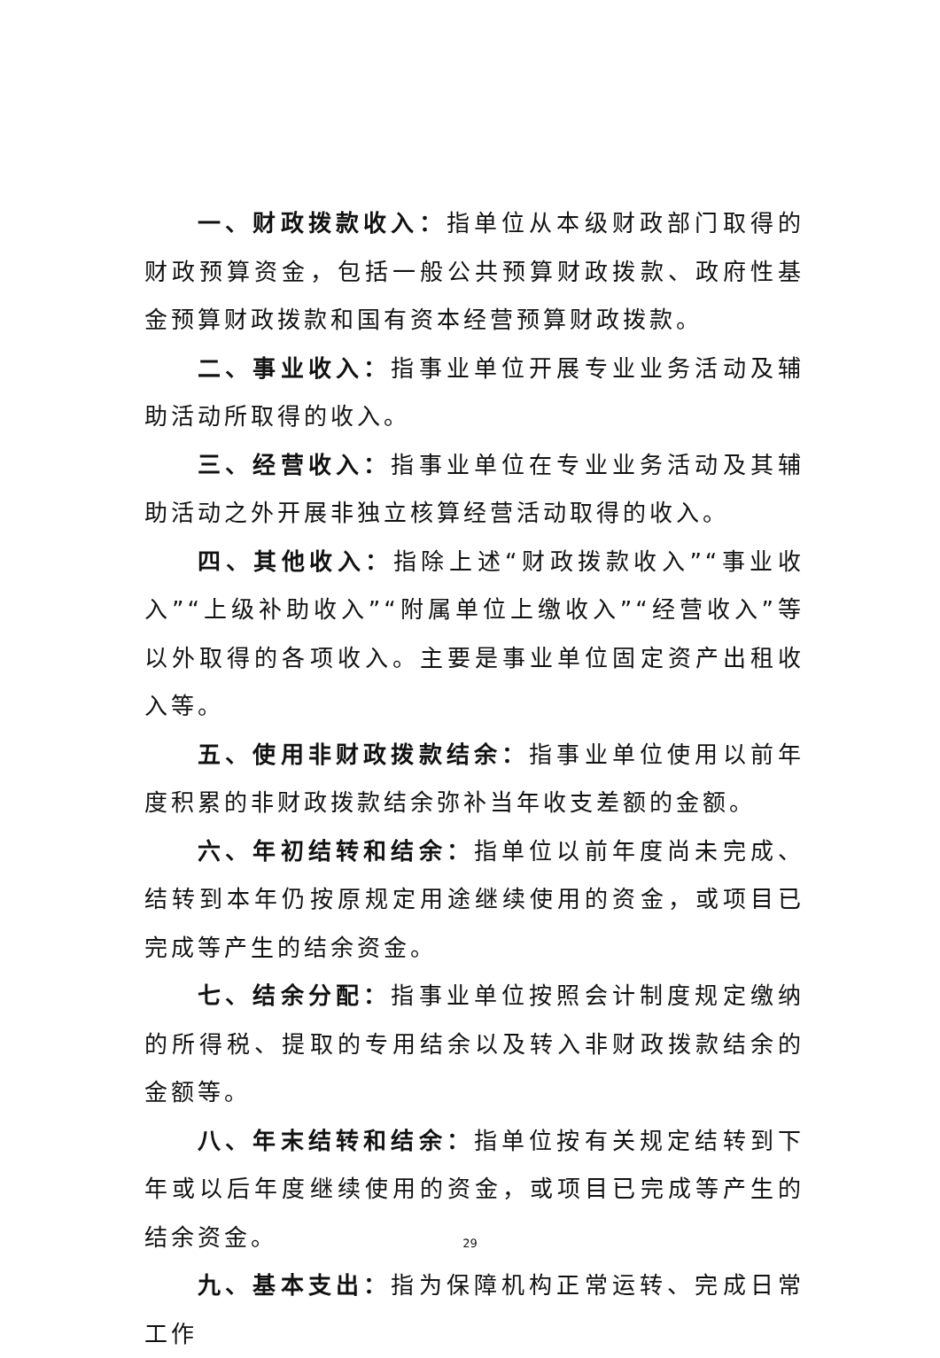一、财政拨款收入：指单位从本级财政部门取得的财政预算资金，包括一般公共预算财政拨款、政府性基金预算财政拨款和国有资本经营预算财政拨款。
二、事业收入：指事业单位开展专业业务活动及辅助活动所取得的收入。
三、经营收入：指事业单位在专业业务活动及其辅助活动之外开展非独立核算经营活动取得的收入。
四、其他收入：指除上述“财政拨款收入”“事业收入”“上级补助收入”“附属单位上缴收入”“经营收入”等以外取得的各项收入。主要是事业单位固定资产出租收入等。
五、使用非财政拨款结余：指事业单位使用以前年度积累的非财政拨款结余弥补当年收支差额的金额。
六、年初结转和结余：指单位以前年度尚未完成、结转到本年仍按原规定用途继续使用的资金，或项目已完成等产生的结余资金。
七、结余分配：指事业单位按照会计制度规定缴纳的所得税、提取的专用结余以及转入非财政拨款结余的金额等。
八、年末结转和结余：指单位按有关规定结转到下年或以后年度继续使用的资金，或项目已完成等产生的结余资金。
九、基本支出：指为保障机构正常运转、完成日常工作
29